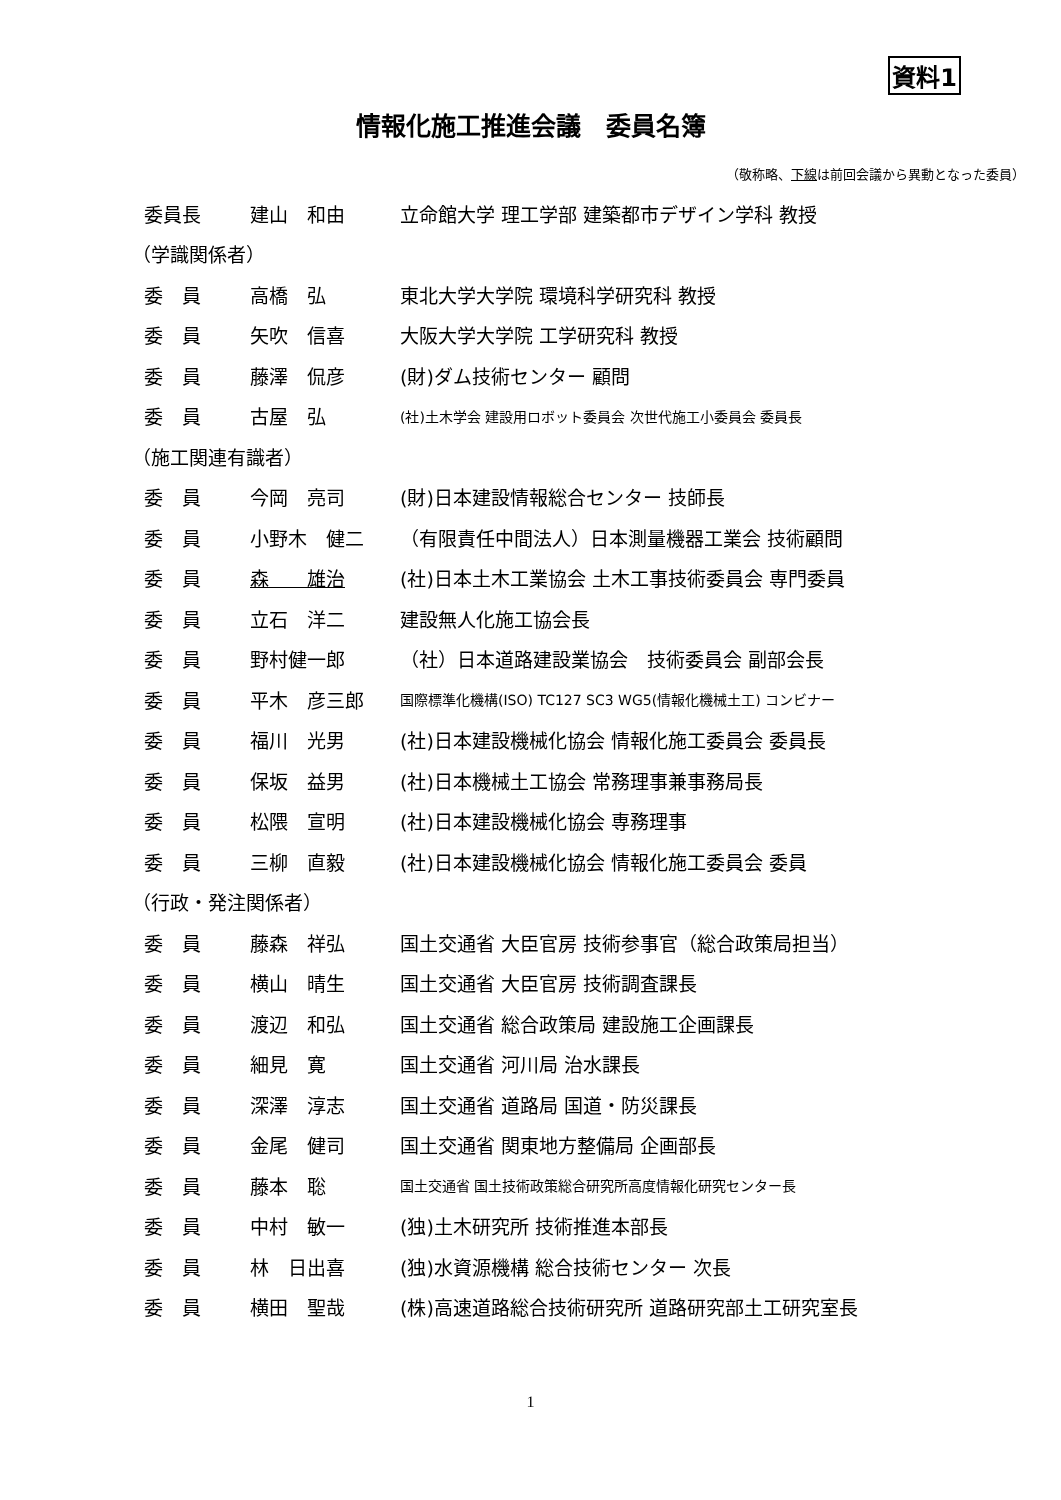資料1
情報化施工推進会議　委員名簿
（敬称略、下線は前回会議から異動となった委員）
| 委員長 | 建山 和由 | 立命館大学 理工学部 建築都市デザイン学科 教授 |
| （学識関係者） | | |
| 委 員 | 高橋 弘 | 東北大学大学院 環境科学研究科 教授 |
| 委 員 | 矢吹 信喜 | 大阪大学大学院 工学研究科 教授 |
| 委 員 | 藤澤 侃彦 | (財)ダム技術センター 顧問 |
| 委 員 | 古屋 弘 | (社)土木学会 建設用ロボット委員会 次世代施工小委員会 委員長 |
| （施工関連有識者） | | |
| 委 員 | 今岡 亮司 | (財)日本建設情報総合センター 技師長 |
| 委 員 | 小野木 健二 | （有限責任中間法人）日本測量機器工業会 技術顧問 |
| 委 員 | 森 雄治 | (社)日本土木工業協会 土木工事技術委員会 専門委員 |
| 委 員 | 立石 洋二 | 建設無人化施工協会長 |
| 委 員 | 野村健一郎 | （社）日本道路建設業協会 技術委員会 副部会長 |
| 委 員 | 平木 彦三郎 | 国際標準化機構(ISO) TC127 SC3 WG5(情報化機械土工) コンビナー |
| 委 員 | 福川 光男 | (社)日本建設機械化協会 情報化施工委員会 委員長 |
| 委 員 | 保坂 益男 | (社)日本機械土工協会 常務理事兼事務局長 |
| 委 員 | 松隈 宣明 | (社)日本建設機械化協会 専務理事 |
| 委 員 | 三柳 直毅 | (社)日本建設機械化協会 情報化施工委員会 委員 |
| （行政・発注関係者） | | |
| 委 員 | 藤森 祥弘 | 国土交通省 大臣官房 技術参事官（総合政策局担当） |
| 委 員 | 横山 晴生 | 国土交通省 大臣官房 技術調査課長 |
| 委 員 | 渡辺 和弘 | 国土交通省 総合政策局 建設施工企画課長 |
| 委 員 | 細見 寛 | 国土交通省 河川局 治水課長 |
| 委 員 | 深澤 淳志 | 国土交通省 道路局 国道・防災課長 |
| 委 員 | 金尾 健司 | 国土交通省 関東地方整備局 企画部長 |
| 委 員 | 藤本 聡 | 国土交通省 国土技術政策総合研究所高度情報化研究センター長 |
| 委 員 | 中村 敏一 | (独)土木研究所 技術推進本部長 |
| 委 員 | 林 日出喜 | (独)水資源機構 総合技術センター 次長 |
| 委 員 | 横田 聖哉 | (株)高速道路総合技術研究所 道路研究部土工研究室長 |
1